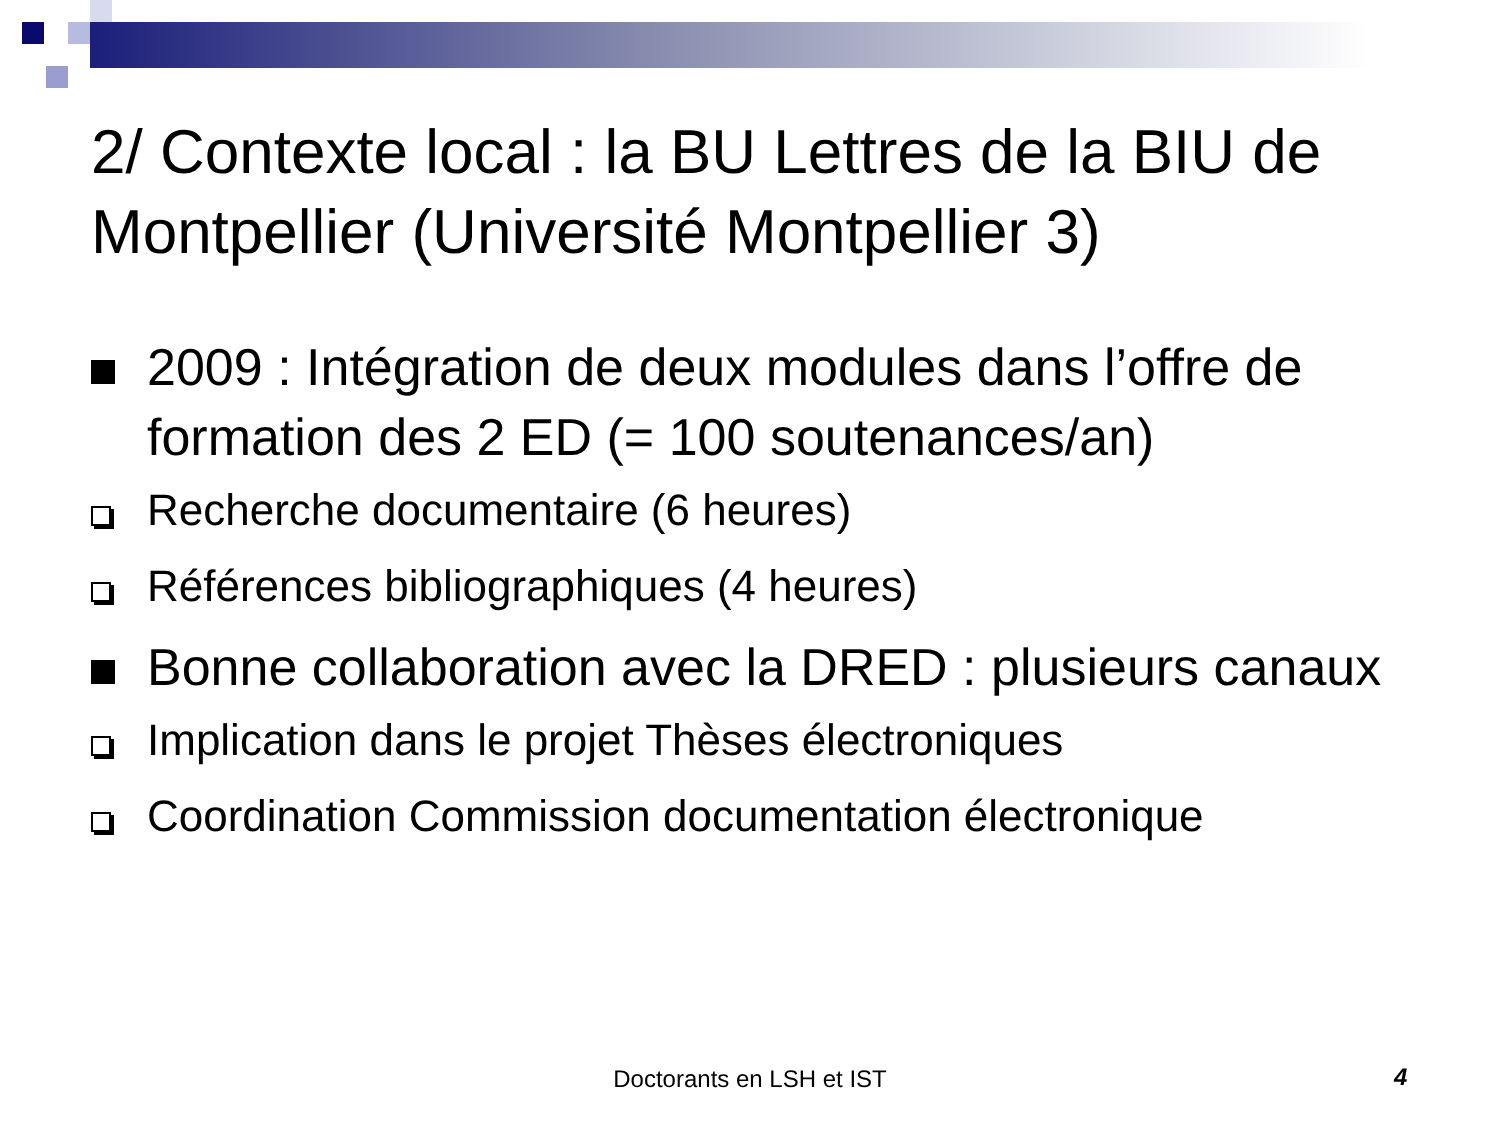2/ Contexte local : la BU Lettres de la BIU de Montpellier (Université Montpellier 3)
2009 : Intégration de deux modules dans l’offre de formation des 2 ED (= 100 soutenances/an)
Recherche documentaire (6 heures)
Références bibliographiques (4 heures)
Bonne collaboration avec la DRED : plusieurs canaux
Implication dans le projet Thèses électroniques
Coordination Commission documentation électronique
Doctorants en LSH et IST 4